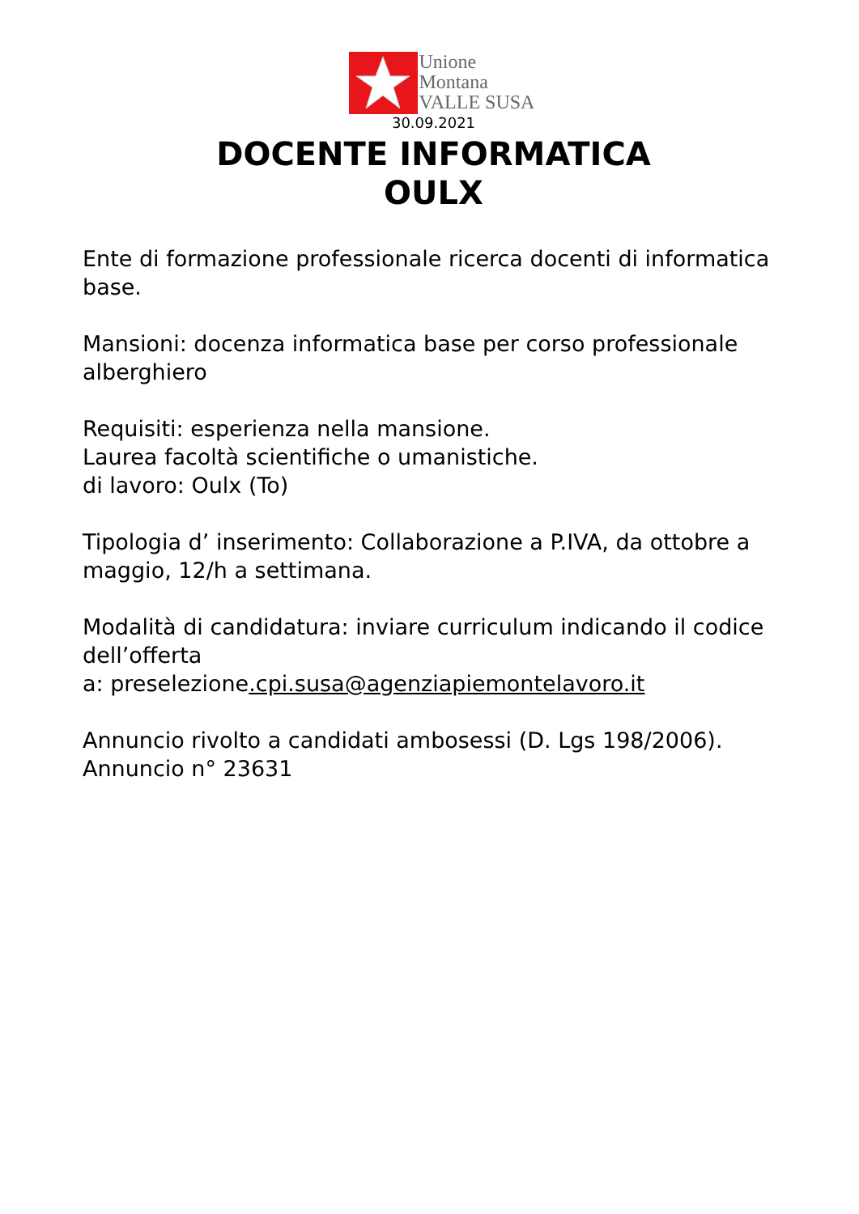Unione
Montana
VALLE SUSA
30.09.2021
DOCENTE INFORMATICA
OULX
Ente di formazione professionale ricerca docenti di informatica base.
Mansioni: docenza informatica base per corso professionale alberghiero
Requisiti: esperienza nella mansione.
Laurea facoltà scientifiche o umanistiche.
di lavoro: Oulx (To)
Tipologia d’ inserimento: Collaborazione a P.IVA, da ottobre a maggio, 12/h a settimana.
Modalità di candidatura: inviare curriculum indicando il codice dell’offerta
a: preselezione.cpi.susa@agenziapiemontelavoro.it
Annuncio rivolto a candidati ambosessi (D. Lgs 198/2006).
Annuncio n° 23631